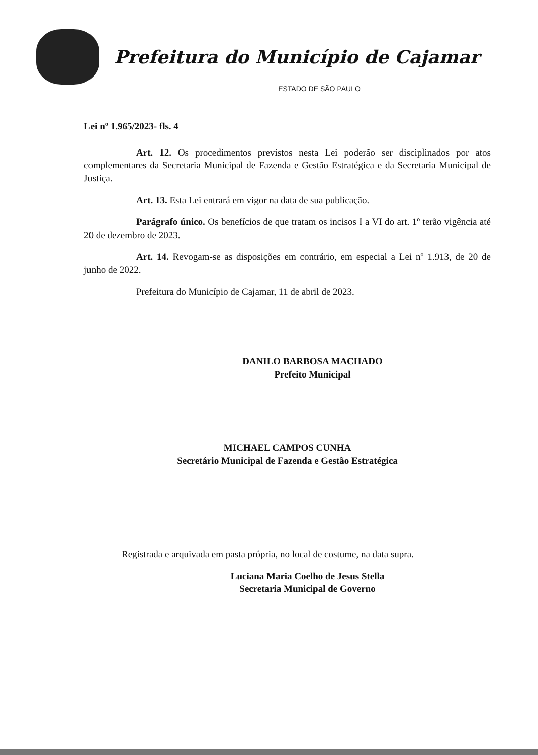Prefeitura do Município de Cajamar
ESTADO DE SÃO PAULO
Lei nº 1.965/2023- fls. 4
Art. 12. Os procedimentos previstos nesta Lei poderão ser disciplinados por atos complementares da Secretaria Municipal de Fazenda e Gestão Estratégica e da Secretaria Municipal de Justiça.
Art. 13. Esta Lei entrará em vigor na data de sua publicação.
Parágrafo único. Os benefícios de que tratam os incisos I a VI do art. 1º terão vigência até 20 de dezembro de 2023.
Art. 14. Revogam-se as disposições em contrário, em especial a Lei nº 1.913, de 20 de junho de 2022.
Prefeitura do Município de Cajamar, 11 de abril de 2023.
DANILO BARBOSA MACHADO
Prefeito Municipal
MICHAEL CAMPOS CUNHA
Secretário Municipal de Fazenda e Gestão Estratégica
Registrada e arquivada em pasta própria, no local de costume, na data supra.
Luciana Maria Coelho de Jesus Stella
Secretaria Municipal de Governo